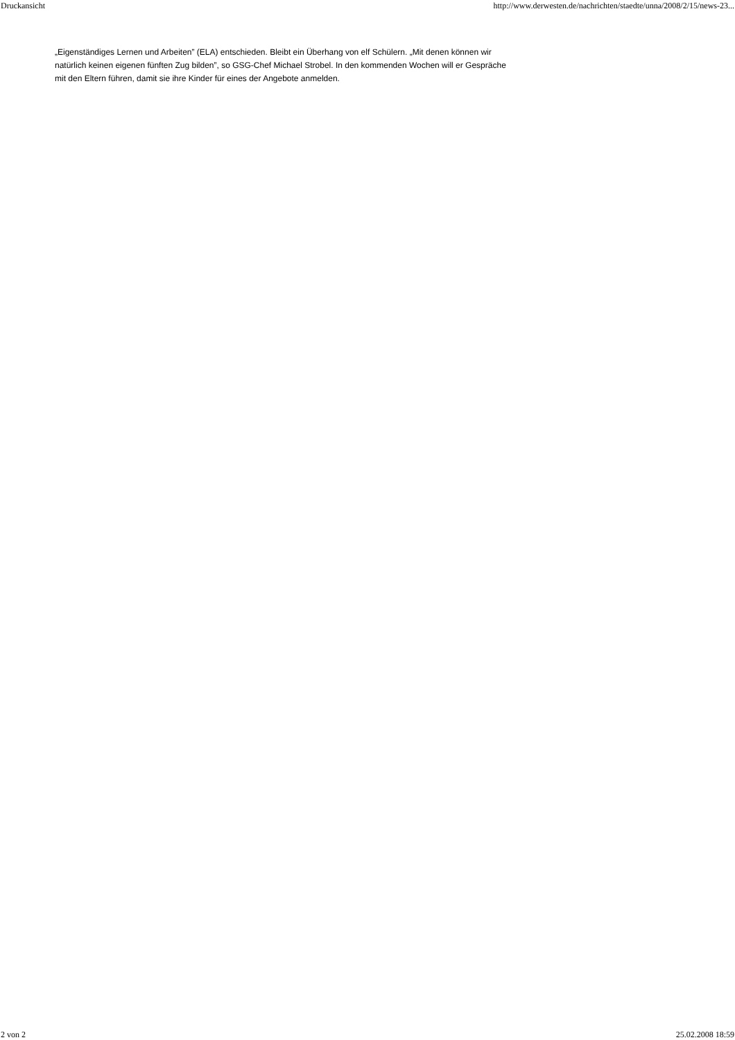Druckansicht http://www.derwesten.de/nachrichten/staedte/unna/2008/2/15/news-23...
„Eigenständiges Lernen und Arbeiten” (ELA) entschieden. Bleibt ein Überhang von elf Schülern. „Mit denen können wir natürlich keinen eigenen fünften Zug bilden”, so GSG-Chef Michael Strobel. In den kommenden Wochen will er Gespräche mit den Eltern führen, damit sie ihre Kinder für eines der Angebote anmelden.
2 von 2 25.02.2008 18:59